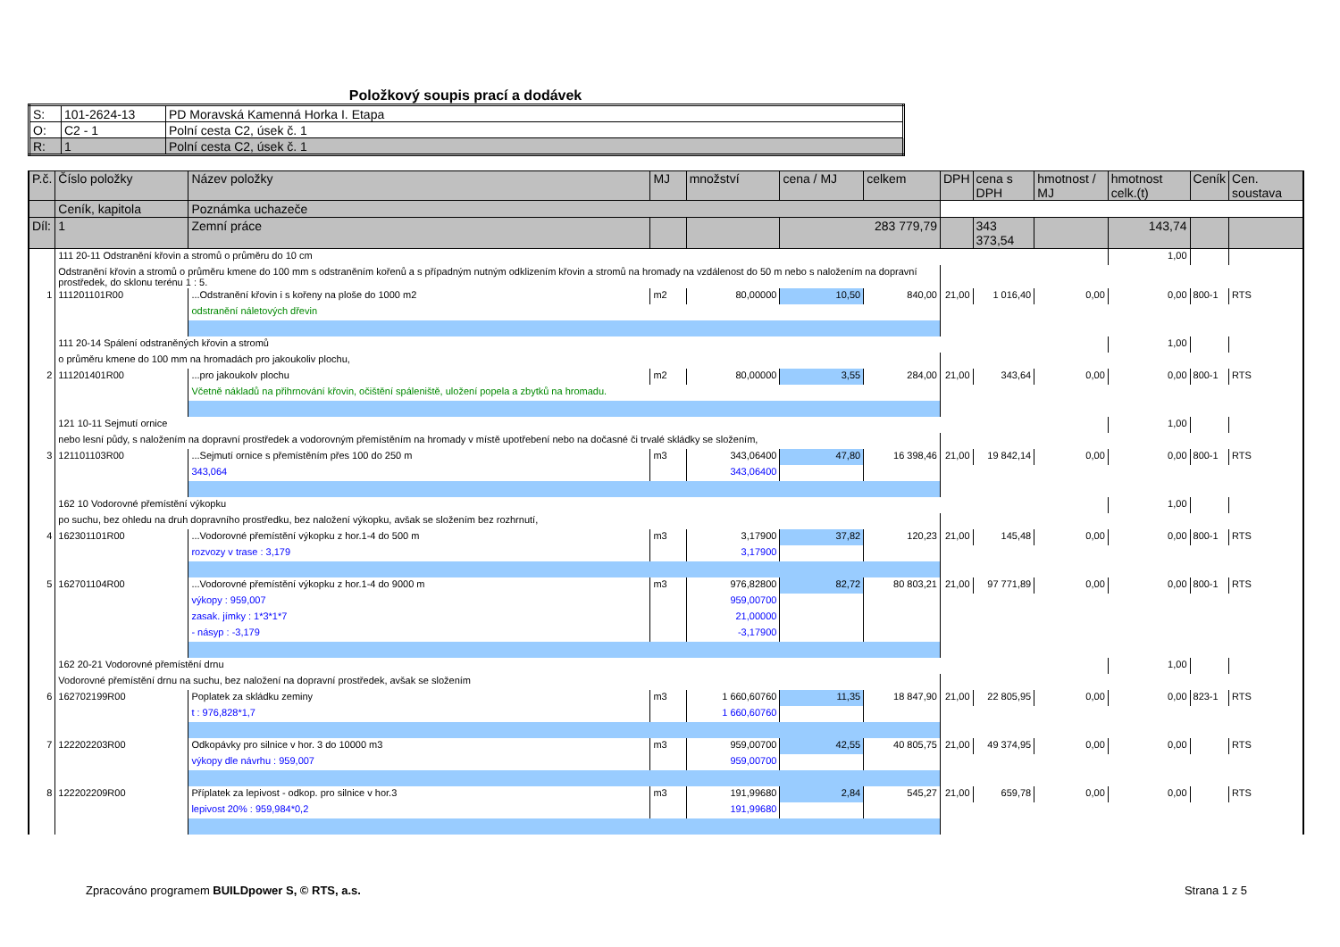Položkový soupis prací a dodávek
| S: | 101-2624-13 | PD Moravská Kamenná Horka I. Etapa |
| O: | C2 - 1 | Polní cesta C2, úsek č. 1 |
| R: | 1 | Polní cesta C2, úsek č. 1 |
| P.č. | Číslo položky | Název položky | MJ | množství | cena / MJ | celkem | DPH | cena s DPH | hmotnost / MJ | hmotnost celk.(t) | Ceník | Cen. soustava |
| --- | --- | --- | --- | --- | --- | --- | --- | --- | --- | --- | --- | --- |
| | Ceník, kapitola | Poznámka uchazeče | | | | | | | | | | |
| Díl: | 1 | Zemní práce | | | 283 779,79 | | | 343 373,54 | | 143,74 | | |
| | 111 20-11 Odstranění křovin a stromů o průměru do 10 cm | | | | | | | | | 1,00 | | |
| | Odstranění křovin a stromů o průměru kmene do 100 mm s odstraněním kořenů a s případným nutným odklizením křovin a stromů na hromady na vzdálenost do 50 m nebo s naložením na dopravní prostředek, do sklonu terénu 1 : 5. | | | | | | | | | | | |
| 1 | 111201101R00 | ...Odstranění křovin i s kořeny na ploše do 1000 m2 | m2 | 80,00000 | 10,50 | 840,00 | 21,00 | 1 016,40 | 0,00 | 0,00 | 800-1 | RTS |
| | | odstranění náletových dřevin | | | | | | | | | | |
| | 111 20-14 Spálení odstraněných křovin a stromů | | | | | | | | | 1,00 | | |
| | o průměru kmene do 100 mm na hromadách pro jakoukoliv plochu, | | | | | | | | | | | |
| 2 | 111201401R00 | ...pro jakoukolv plochu | m2 | 80,00000 | 3,55 | 284,00 | 21,00 | 343,64 | 0,00 | 0,00 | 800-1 | RTS |
| | | Včetně nákladů na přihrnování křovin, očištění spáleniště, uložení popela a zbytků na hromadu. | | | | | | | | | | |
| | 121 10-11 Sejmutí ornice | | | | | | | | | 1,00 | | |
| | nebo lesní půdy, s naložením na dopravní prostředek a vodorovným přemístěním na hromady v místě upotřebení nebo na dočasné či trvalé skládky se složením, | | | | | | | | | | | |
| 3 | 121101103R00 | ...Sejmutí ornice s přemístěním přes 100 do 250 m | m3 | 343,06400 | 47,80 | 16 398,46 | 21,00 | 19 842,14 | 0,00 | 0,00 | 800-1 | RTS |
| | | 343,064 | | 343,06400 | | | | | | | | |
| | 162 10 Vodorovné přemístění výkopku | | | | | | | | | 1,00 | | |
| | po suchu, bez ohledu na druh dopravního prostředku, bez naložení výkopku, avšak se složením bez rozhrnutí, | | | | | | | | | | | |
| 4 | 162301101R00 | ...Vodorovné přemístění výkopku z hor.1-4 do 500 m | m3 | 3,17900 | 37,82 | 120,23 | 21,00 | 145,48 | 0,00 | 0,00 | 800-1 | RTS |
| | | rozvozy v trase : 3,179 | | 3,17900 | | | | | | | | |
| 5 | 162701104R00 | ...Vodorovné přemístění výkopku z hor.1-4 do 9000 m | m3 | 976,82800 | 82,72 | 80 803,21 | 21,00 | 97 771,89 | 0,00 | 0,00 | 800-1 | RTS |
| | | výkopy : 959,007 | | 959,00700 | | | | | | | | |
| | | zasak. jímky : 1*3*1*7 | | 21,00000 | | | | | | | | |
| | | - násyp : -3,179 | | -3,17900 | | | | | | | | |
| | 162 20-21 Vodorovné přemístění drnu | | | | | | | | | 1,00 | | |
| | Vodorovné přemístění drnu na suchu, bez naložení na dopravní prostředek, avšak se složením | | | | | | | | | | | |
| 6 | 162702199R00 | Poplatek za skládku zeminy | m3 | 1 660,60760 | 11,35 | 18 847,90 | 21,00 | 22 805,95 | 0,00 | 0,00 | 823-1 | RTS |
| | | t : 976,828*1,7 | | 1 660,60760 | | | | | | | | |
| 7 | 122202203R00 | Odkopávky pro silnice v hor. 3 do 10000 m3 | m3 | 959,00700 | 42,55 | 40 805,75 | 21,00 | 49 374,95 | 0,00 | 0,00 | | RTS |
| | | výkopy dle návrhu : 959,007 | | 959,00700 | | | | | | | | |
| 8 | 122202209R00 | Příplatek za lepivost - odkop. pro silnice v hor.3 | m3 | 191,99680 | 2,84 | 545,27 | 21,00 | 659,78 | 0,00 | 0,00 | | RTS |
| | | lepivost 20% : 959,984*0,2 | | 191,99680 | | | | | | | | |
Zpracováno programem BUILDpower S, © RTS, a.s. Strana 1 z 5